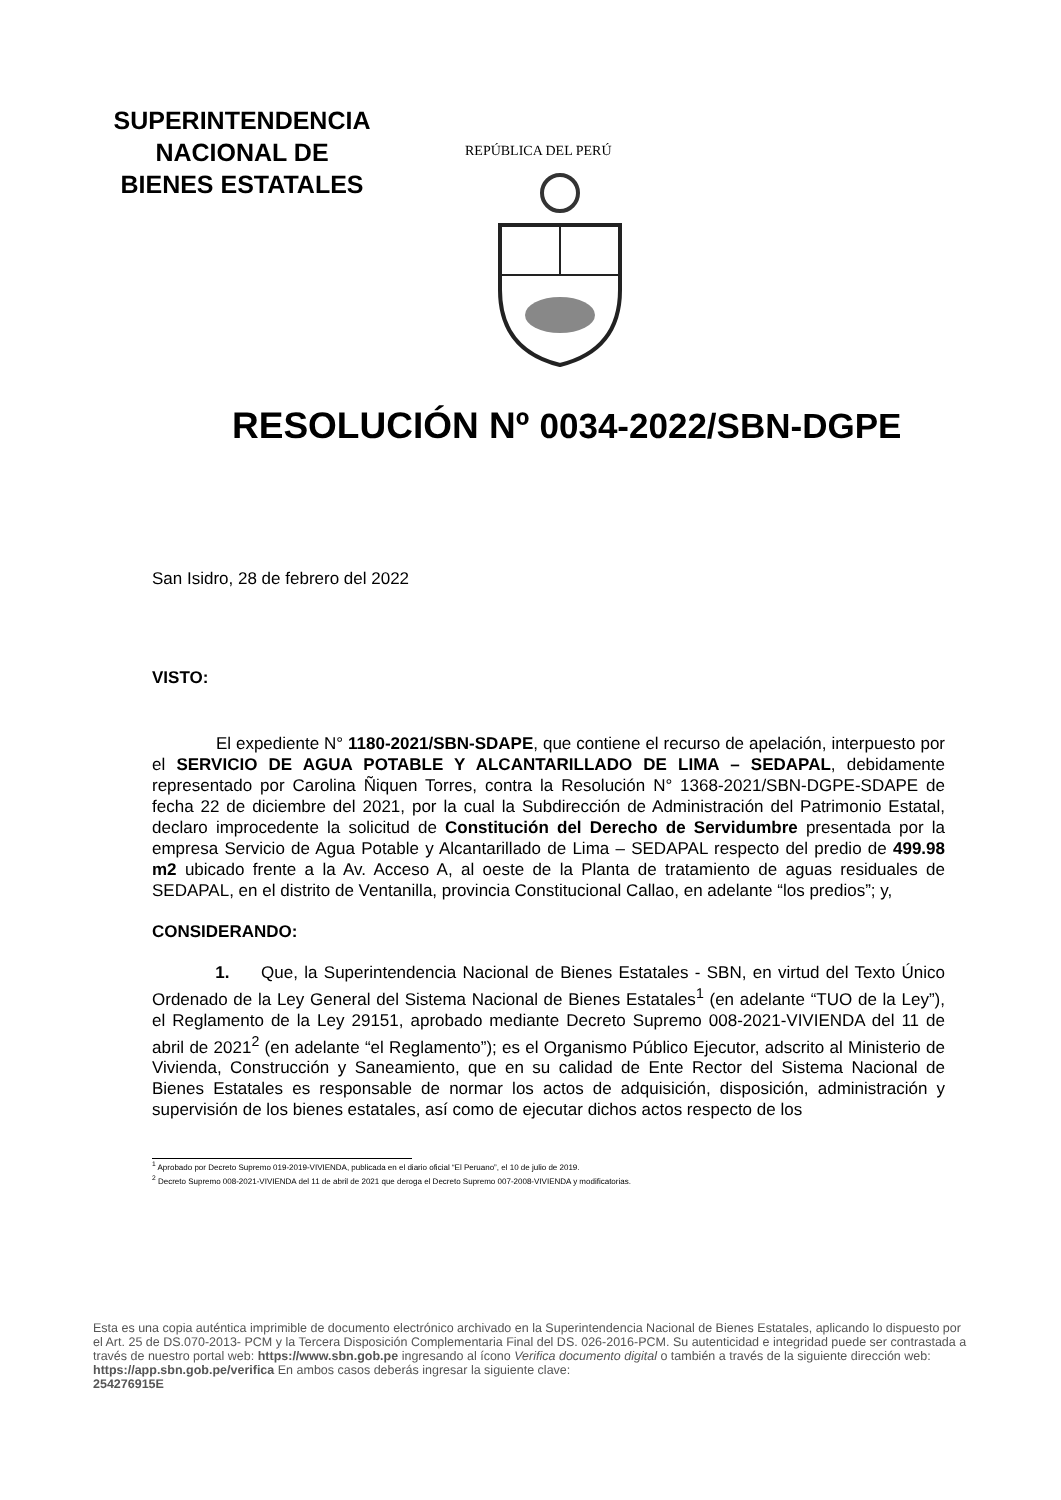SUPERINTENDENCIA
NACIONAL DE
BIENES ESTATALES
REPÚBLICA DEL PERÚ
RESOLUCIÓN Nº 0034-2022/SBN-DGPE
San Isidro, 28 de febrero del 2022
VISTO:
El expediente N° 1180-2021/SBN-SDAPE, que contiene el recurso de apelación, interpuesto por el SERVICIO DE AGUA POTABLE Y ALCANTARILLADO DE LIMA – SEDAPAL, debidamente representado por Carolina Ñiquen Torres, contra la Resolución N° 1368-2021/SBN-DGPE-SDAPE de fecha 22 de diciembre del 2021, por la cual la Subdirección de Administración del Patrimonio Estatal, declaro improcedente la solicitud de Constitución del Derecho de Servidumbre presentada por la empresa Servicio de Agua Potable y Alcantarillado de Lima – SEDAPAL respecto del predio de 499.98 m2 ubicado frente a la Av. Acceso A, al oeste de la Planta de tratamiento de aguas residuales de SEDAPAL, en el distrito de Ventanilla, provincia Constitucional Callao, en adelante “los predios”; y,
CONSIDERANDO:
1. Que, la Superintendencia Nacional de Bienes Estatales - SBN, en virtud del Texto Único Ordenado de la Ley General del Sistema Nacional de Bienes Estatales<sup>1</sup> (en adelante “TUO de la Ley”), el Reglamento de la Ley 29151, aprobado mediante Decreto Supremo 008-2021-VIVIENDA del 11 de abril de 2021<sup>2</sup> (en adelante “el Reglamento”); es el Organismo Público Ejecutor, adscrito al Ministerio de Vivienda, Construcción y Saneamiento, que en su calidad de Ente Rector del Sistema Nacional de Bienes Estatales es responsable de normar los actos de adquisición, disposición, administración y supervisión de los bienes estatales, así como de ejecutar dichos actos respecto de los
<sup>1</sup> Aprobado por Decreto Supremo 019-2019-VIVIENDA, publicada en el diario oficial “El Peruano”, el 10 de julio de 2019.
<sup>2</sup> Decreto Supremo 008-2021-VIVIENDA del 11 de abril de 2021 que deroga el Decreto Supremo 007-2008-VIVIENDA y modificatorias.
Esta es una copia auténtica imprimible de documento electrónico archivado en la Superintendencia Nacional de Bienes Estatales, aplicando lo dispuesto por el Art. 25 de DS.070-2013- PCM y la Tercera Disposición Complementaria Final del DS. 026-2016-PCM. Su autenticidad e integridad puede ser contrastada a través de nuestro portal web: https://www.sbn.gob.pe ingresando al ícono Verifica documento digital o también a través de la siguiente dirección web: https://app.sbn.gob.pe/verifica En ambos casos deberás ingresar la siguiente clave:
254276915E